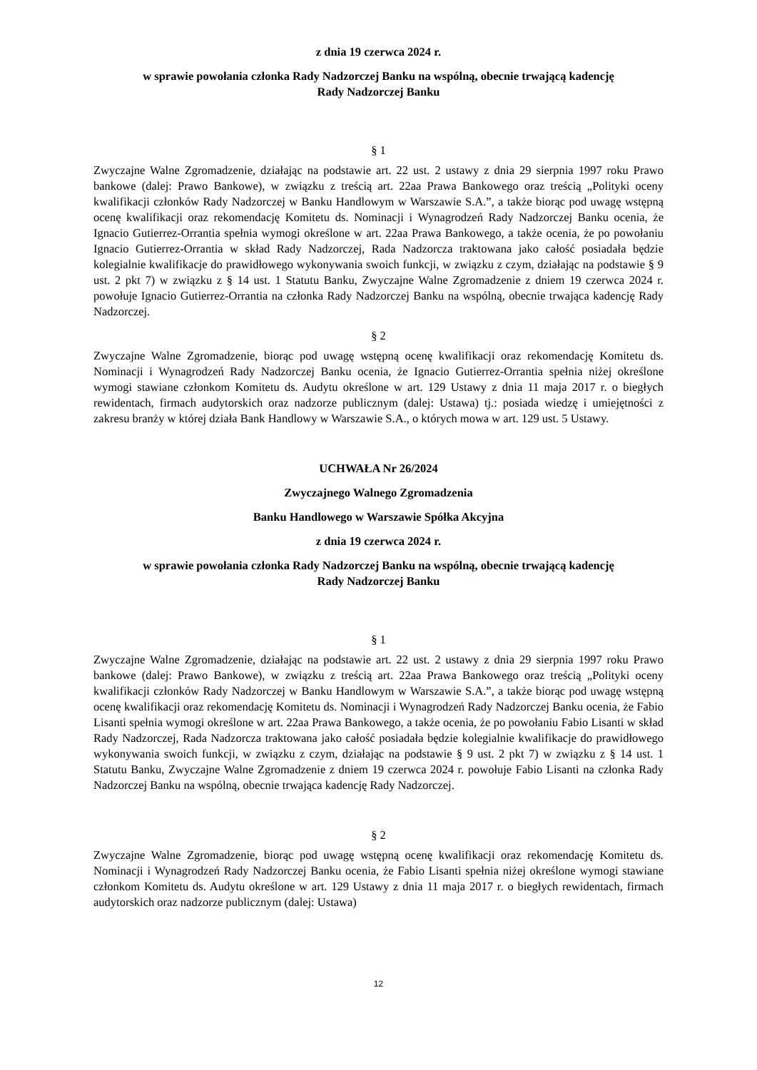z dnia 19 czerwca 2024 r.
w sprawie powołania członka Rady Nadzorczej Banku na wspólną, obecnie trwającą kadencję
Rady Nadzorczej Banku
§ 1
Zwyczajne Walne Zgromadzenie, działając na podstawie art. 22 ust. 2 ustawy z dnia 29 sierpnia 1997 roku Prawo bankowe (dalej: Prawo Bankowe), w związku z treścią art. 22aa Prawa Bankowego oraz treścią „Polityki oceny kwalifikacji członków Rady Nadzorczej w Banku Handlowym w Warszawie S.A.”, a także biorąc pod uwagę wstępną ocenę kwalifikacji oraz rekomendację Komitetu ds. Nominacji i Wynagrodzeń Rady Nadzorczej Banku ocenia, że Ignacio Gutierrez-Orrantia spełnia wymogi określone w art. 22aa Prawa Bankowego, a także ocenia, że po powołaniu Ignacio Gutierrez-Orrantia w skład Rady Nadzorczej, Rada Nadzorcza traktowana jako całość posiadała będzie kolegialnie kwalifikacje do prawidłowego wykonywania swoich funkcji, w związku z czym, działając na podstawie § 9 ust. 2 pkt 7) w związku z § 14 ust. 1 Statutu Banku, Zwyczajne Walne Zgromadzenie z dniem 19 czerwca 2024 r. powołuje Ignacio Gutierrez-Orrantia na członka Rady Nadzorczej Banku na wspólną, obecnie trwająca kadencję Rady Nadzorczej.
§ 2
Zwyczajne Walne Zgromadzenie, biorąc pod uwagę wstępną ocenę kwalifikacji oraz rekomendację Komitetu ds. Nominacji i Wynagrodzeń Rady Nadzorczej Banku ocenia, że Ignacio Gutierrez-Orrantia spełnia niżej określone wymogi stawiane członkom Komitetu ds. Audytu określone w art. 129 Ustawy z dnia 11 maja 2017 r. o biegłych rewidentach, firmach audytorskich oraz nadzorze publicznym (dalej: Ustawa) tj.: posiada wiedzę i umiejętności z zakresu branży w której działa Bank Handlowy w Warszawie S.A., o których mowa w art. 129 ust. 5 Ustawy.
UCHWAŁA Nr 26/2024
Zwyczajnego Walnego Zgromadzenia
Banku Handlowego w Warszawie Spółka Akcyjna
z dnia 19 czerwca 2024 r.
w sprawie powołania członka Rady Nadzorczej Banku na wspólną, obecnie trwającą kadencję
Rady Nadzorczej Banku
§ 1
Zwyczajne Walne Zgromadzenie, działając na podstawie art. 22 ust. 2 ustawy z dnia 29 sierpnia 1997 roku Prawo bankowe (dalej: Prawo Bankowe), w związku z treścią art. 22aa Prawa Bankowego oraz treścią „Polityki oceny kwalifikacji członków Rady Nadzorczej w Banku Handlowym w Warszawie S.A.”, a także biorąc pod uwagę wstępną ocenę kwalifikacji oraz rekomendację Komitetu ds. Nominacji i Wynagrodzeń Rady Nadzorczej Banku ocenia, że Fabio Lisanti spełnia wymogi określone w art. 22aa Prawa Bankowego, a także ocenia, że po powołaniu Fabio Lisanti w skład Rady Nadzorczej, Rada Nadzorcza traktowana jako całość posiadała będzie kolegialnie kwalifikacje do prawidłowego wykonywania swoich funkcji, w związku z czym, działając na podstawie § 9 ust. 2 pkt 7) w związku z § 14 ust. 1 Statutu Banku, Zwyczajne Walne Zgromadzenie z dniem 19 czerwca 2024 r. powołuje Fabio Lisanti na członka Rady Nadzorczej Banku na wspólną, obecnie trwająca kadencję Rady Nadzorczej.
§ 2
Zwyczajne Walne Zgromadzenie, biorąc pod uwagę wstępną ocenę kwalifikacji oraz rekomendację Komitetu ds. Nominacji i Wynagrodzeń Rady Nadzorczej Banku ocenia, że Fabio Lisanti spełnia niżej określone wymogi stawiane członkom Komitetu ds. Audytu określone w art. 129 Ustawy z dnia 11 maja 2017 r. o biegłych rewidentach, firmach audytorskich oraz nadzorze publicznym (dalej: Ustawa)
12